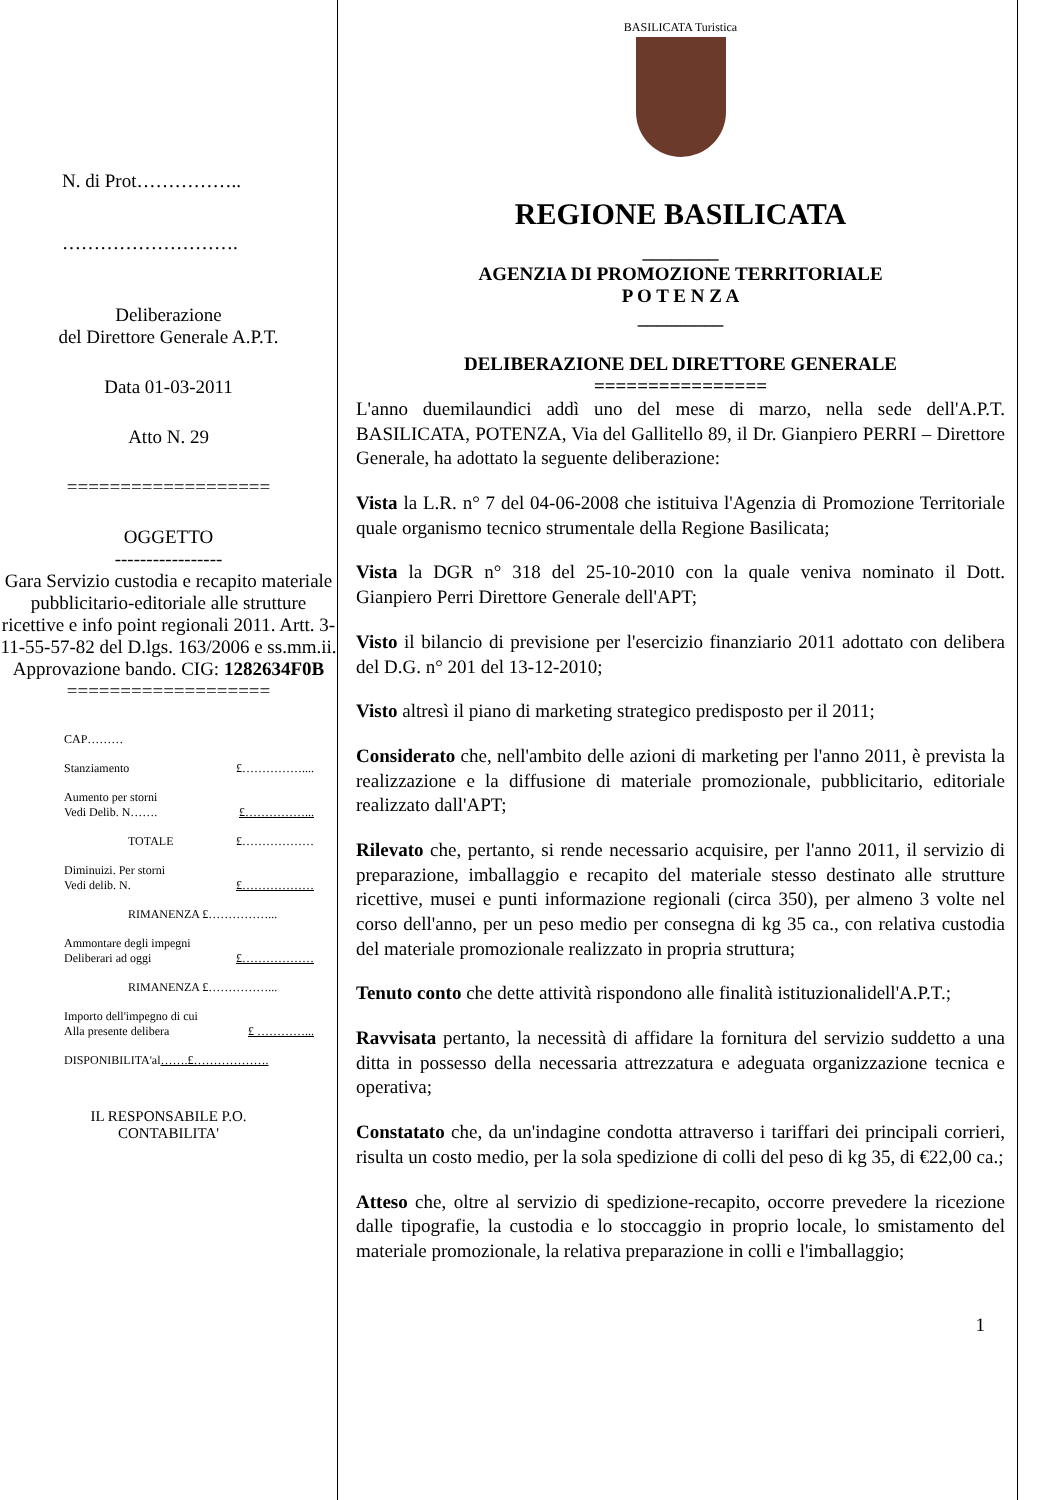N. di Prot……………..
……………………….
Deliberazione
del Direttore Generale A.P.T.
Data 01-03-2011
Atto N. 29
===================
OGGETTO
-----------------
Gara Servizio custodia e recapito materiale pubblicitario-editoriale alle strutture ricettive e info point regionali 2011. Artt. 3-11-55-57-82 del D.lgs. 163/2006 e ss.mm.ii. Approvazione bando. CIG: 1282634F0B
===================
CAP………
Stanziamento £……………....
Aumento per storni
Vedi Delib. N……. £……………...
TOTALE £………………
Diminuizi. Per storni
Vedi delib. N. £………………
RIMANENZA £……………...
Ammontare degli impegni
Deliberari ad oggi £………………
RIMANENZA £……………...
Importo dell'impegno di cui
Alla presente delibera £ …………...
DISPONIBILITA'al…….£……………….
IL RESPONSABILE P.O.
CONTABILITA'
BASILICATA Turistica
REGIONE BASILICATA
________
AGENZIA DI PROMOZIONE TERRITORIALE
P O T E N Z A
_________
DELIBERAZIONE DEL DIRETTORE GENERALE
================
L'anno duemilaundici addì uno del mese di marzo, nella sede dell'A.P.T. BASILICATA, POTENZA, Via del Gallitello 89, il Dr. Gianpiero PERRI – Direttore Generale, ha adottato la seguente deliberazione:
Vista la L.R. n° 7 del 04-06-2008 che istituiva l'Agenzia di Promozione Territoriale quale organismo tecnico strumentale della Regione Basilicata;
Vista la DGR n° 318 del 25-10-2010 con la quale veniva nominato il Dott. Gianpiero Perri Direttore Generale dell'APT;
Visto il bilancio di previsione per l'esercizio finanziario 2011 adottato con delibera del D.G. n° 201 del 13-12-2010;
Visto altresì il piano di marketing strategico predisposto per il 2011;
Considerato che, nell'ambito delle azioni di marketing per l'anno 2011, è prevista la realizzazione e la diffusione di materiale promozionale, pubblicitario, editoriale realizzato dall'APT;
Rilevato che, pertanto, si rende necessario acquisire, per l'anno 2011, il servizio di preparazione, imballaggio e recapito del materiale stesso destinato alle strutture ricettive, musei e punti informazione regionali (circa 350), per almeno 3 volte nel corso dell'anno, per un peso medio per consegna di kg 35 ca., con relativa custodia del materiale promozionale realizzato in propria struttura;
Tenuto conto che dette attività rispondono alle finalità istituzionalidell'A.P.T.;
Ravvisata pertanto, la necessità di affidare la fornitura del servizio suddetto a una ditta in possesso della necessaria attrezzatura e adeguata organizzazione tecnica e operativa;
Constatato che, da un'indagine condotta attraverso i tariffari dei principali corrieri, risulta un costo medio, per la sola spedizione di colli del peso di kg 35, di €22,00 ca.;
Atteso che, oltre al servizio di spedizione-recapito, occorre prevedere la ricezione dalle tipografie, la custodia e lo stoccaggio in proprio locale, lo smistamento del materiale promozionale, la relativa preparazione in colli e l'imballaggio;
1